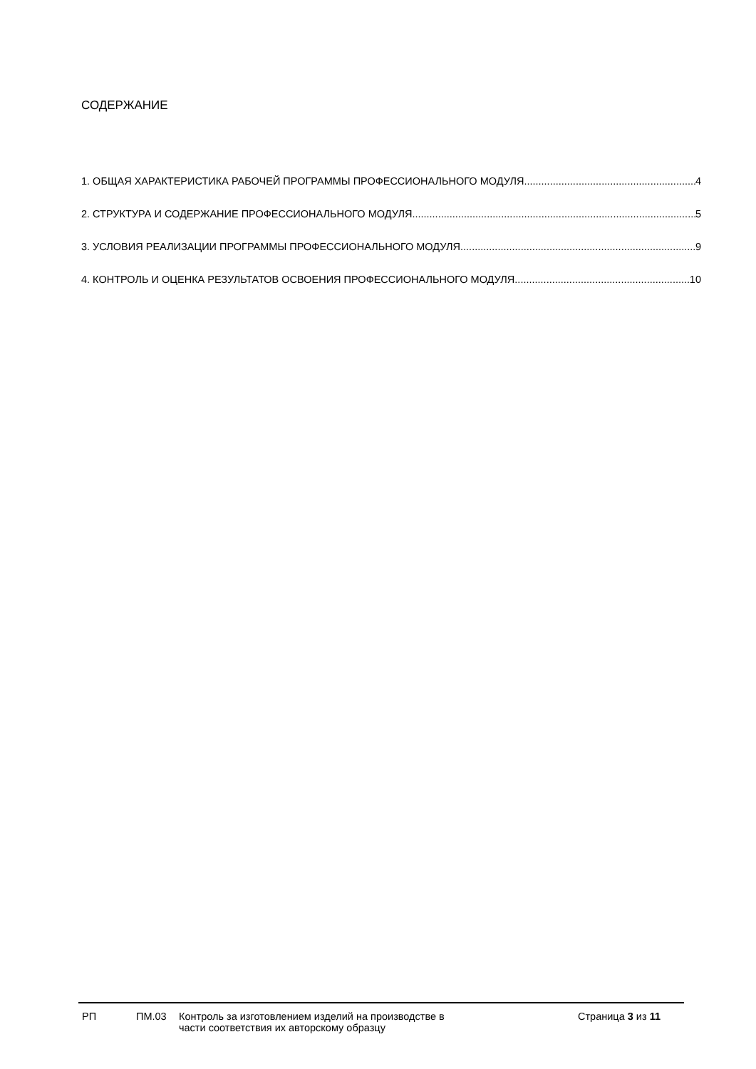СОДЕРЖАНИЕ
1. ОБЩАЯ ХАРАКТЕРИСТИКА РАБОЧЕЙ ПРОГРАММЫ ПРОФЕССИОНАЛЬНОГО МОДУЛЯ 4
2. СТРУКТУРА И СОДЕРЖАНИЕ ПРОФЕССИОНАЛЬНОГО МОДУЛЯ 5
3. УСЛОВИЯ РЕАЛИЗАЦИИ ПРОГРАММЫ ПРОФЕССИОНАЛЬНОГО МОДУЛЯ 9
4. КОНТРОЛЬ И ОЦЕНКА РЕЗУЛЬТАТОВ ОСВОЕНИЯ ПРОФЕССИОНАЛЬНОГО МОДУЛЯ 10
РП ПМ.03 Контроль за изготовлением изделий на производстве в
части соответствия их авторскому образцу
Страница 3 из 11